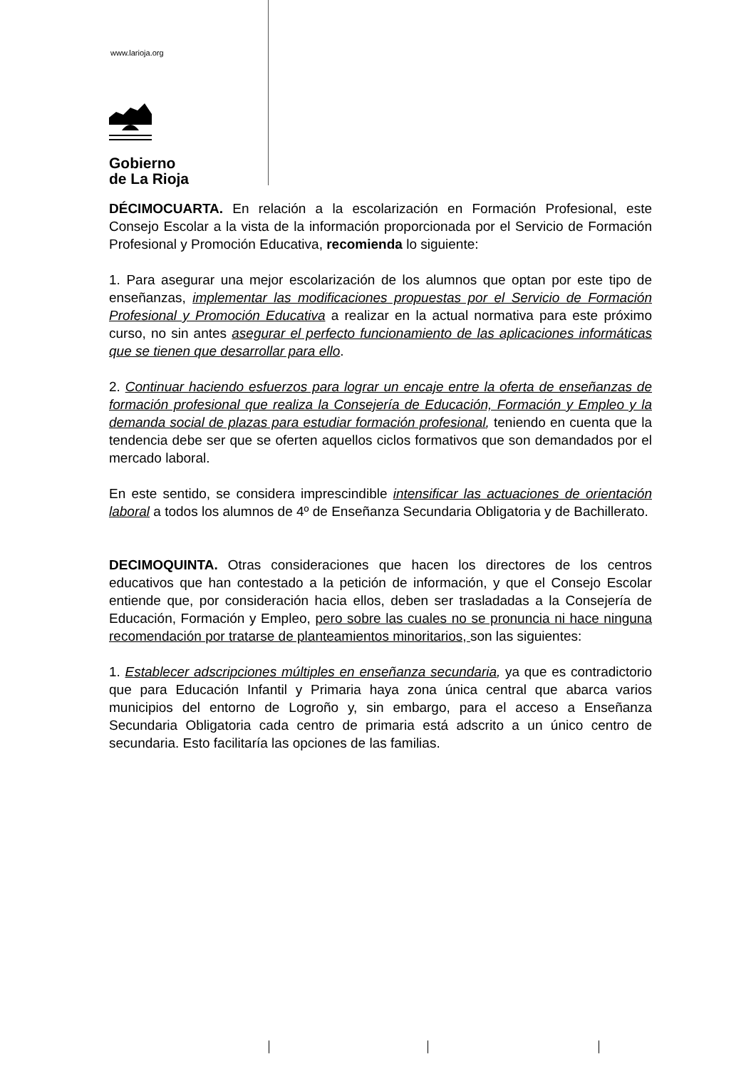www.larioja.org
Gobierno
de La Rioja
DÉCIMOCUARTA. En relación a la escolarización en Formación Profesional, este Consejo Escolar a la vista de la información proporcionada por el Servicio de Formación Profesional y Promoción Educativa, recomienda lo siguiente:
1. Para asegurar una mejor escolarización de los alumnos que optan por este tipo de enseñanzas, implementar las modificaciones propuestas por el Servicio de Formación Profesional y Promoción Educativa a realizar en la actual normativa para este próximo curso, no sin antes asegurar el perfecto funcionamiento de las aplicaciones informáticas que se tienen que desarrollar para ello.
2. Continuar haciendo esfuerzos para lograr un encaje entre la oferta de enseñanzas de formación profesional que realiza la Consejería de Educación, Formación y Empleo y la demanda social de plazas para estudiar formación profesional, teniendo en cuenta que la tendencia debe ser que se oferten aquellos ciclos formativos que son demandados por el mercado laboral.
En este sentido, se considera imprescindible intensificar las actuaciones de orientación laboral a todos los alumnos de 4º de Enseñanza Secundaria Obligatoria y de Bachillerato.
DECIMOQUINTA. Otras consideraciones que hacen los directores de los centros educativos que han contestado a la petición de información, y que el Consejo Escolar entiende que, por consideración hacia ellos, deben ser trasladadas a la Consejería de Educación, Formación y Empleo, pero sobre las cuales no se pronuncia ni hace ninguna recomendación por tratarse de planteamientos minoritarios, son las siguientes:
1. Establecer adscripciones múltiples en enseñanza secundaria, ya que es contradictorio que para Educación Infantil y Primaria haya zona única central que abarca varios municipios del entorno de Logroño y, sin embargo, para el acceso a Enseñanza Secundaria Obligatoria cada centro de primaria está adscrito a un único centro de secundaria. Esto facilitaría las opciones de las familias.